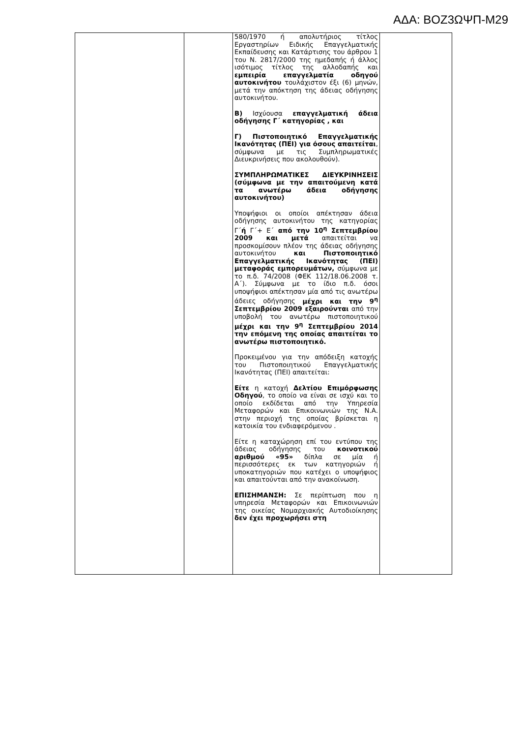ΑΔΑ: ΒΟΖ3ΩΨΠ-Μ29
| | | 580/1970 ή απολυτήριος τίτλος Εργαστηρίων Ειδικής Επαγγελματικής Εκπαίδευσης και Κατάρτισης του άρθρου 1 του Ν. 2817/2000 της ημεδαπής ή άλλος ισότιμος τίτλος της αλλοδαπής και εμπειρία επαγγελματία οδηγού αυτοκινήτου τουλάχιστον έξι (6) μηνών, μετά την απόκτηση της άδειας οδήγησης αυτοκινήτου. Β) Ισχύουσα επαγγελματική άδεια οδήγησης Γ΄ κατηγορίας , και Γ) Πιστοποιητικό Επαγγελματικής Ικανότητας (ΠΕΙ) για όσους απαιτείται , σύμφωνα με τις Συμπληρωματικές Διευκρινήσεις που ακολουθούν). ΣΥΜΠΛΗΡΩΜΑΤΙΚΕΣ ΔΙΕΥΚΡΙΝΗΣΕΙΣ (σύμφωνα με την απαιτούμενη κατά τα ανωτέρω άδεια οδήγησης αυτοκινήτου) Υποψήφιοι οι οποίοι απέκτησαν άδεια οδήγησης αυτοκινήτου της κατηγορίας Γ΄ ή Γ΄+ Ε΄ από την 10<sup>η</sup> Σεπτεμβρίου 2009 και μετά απαιτείται να προσκομίσουν πλέον της άδειας οδήγησης αυτοκινήτου και Πιστοποιητικό Επαγγελματικής Ικανότητας (ΠΕΙ) μεταφοράς εμπορευμάτων, σύμφωνα με το π.δ. 74/2008 (ΦΕΚ 112/18.06.2008 τ. Α΄). Σύμφωνα με το ίδιο π.δ. όσοι υποψήφιοι απέκτησαν μία από τις ανωτέρω άδειες οδήγησης μέχρι και την 9<sup>η</sup> Σεπτεμβρίου 2009 εξαιρούνται από την υποβολή του ανωτέρω πιστοποιητικού μέχρι και την 9<sup>η</sup> Σεπτεμβρίου 2014 την επόμενη της οποίας απαιτείται το ανωτέρω πιστοποιητικό. Προκειμένου για την απόδειξη κατοχής του Πιστοποιητικού Επαγγελματικής Ικανότητας (ΠΕΙ) απαιτείται: Είτε η κατοχή Δελτίου Επιμόρφωσης Οδηγού , το οποίο να είναι σε ισχύ και το οποίο εκδίδεται από την Υπηρεσία Μεταφορών και Επικοινωνιών της Ν.Α. στην περιοχή της οποίας βρίσκεται η κατοικία του ενδιαφερόμενου . Είτε η καταχώρηση επί του εντύπου της άδειας οδήγησης του κοινοτικού αριθμού «95» δίπλα σε μία ή περισσότερες εκ των κατηγοριών ή υποκατηγοριών που κατέχει ο υποψήφιος και απαιτούνται από την ανακοίνωση. ΕΠΙΣΗΜΑΝΣΗ: Σε περίπτωση που η υπηρεσία Μεταφορών και Επικοινωνιών της οικείας Νομαρχιακής Αυτοδιοίκησης δεν έχει προχωρήσει στη | |